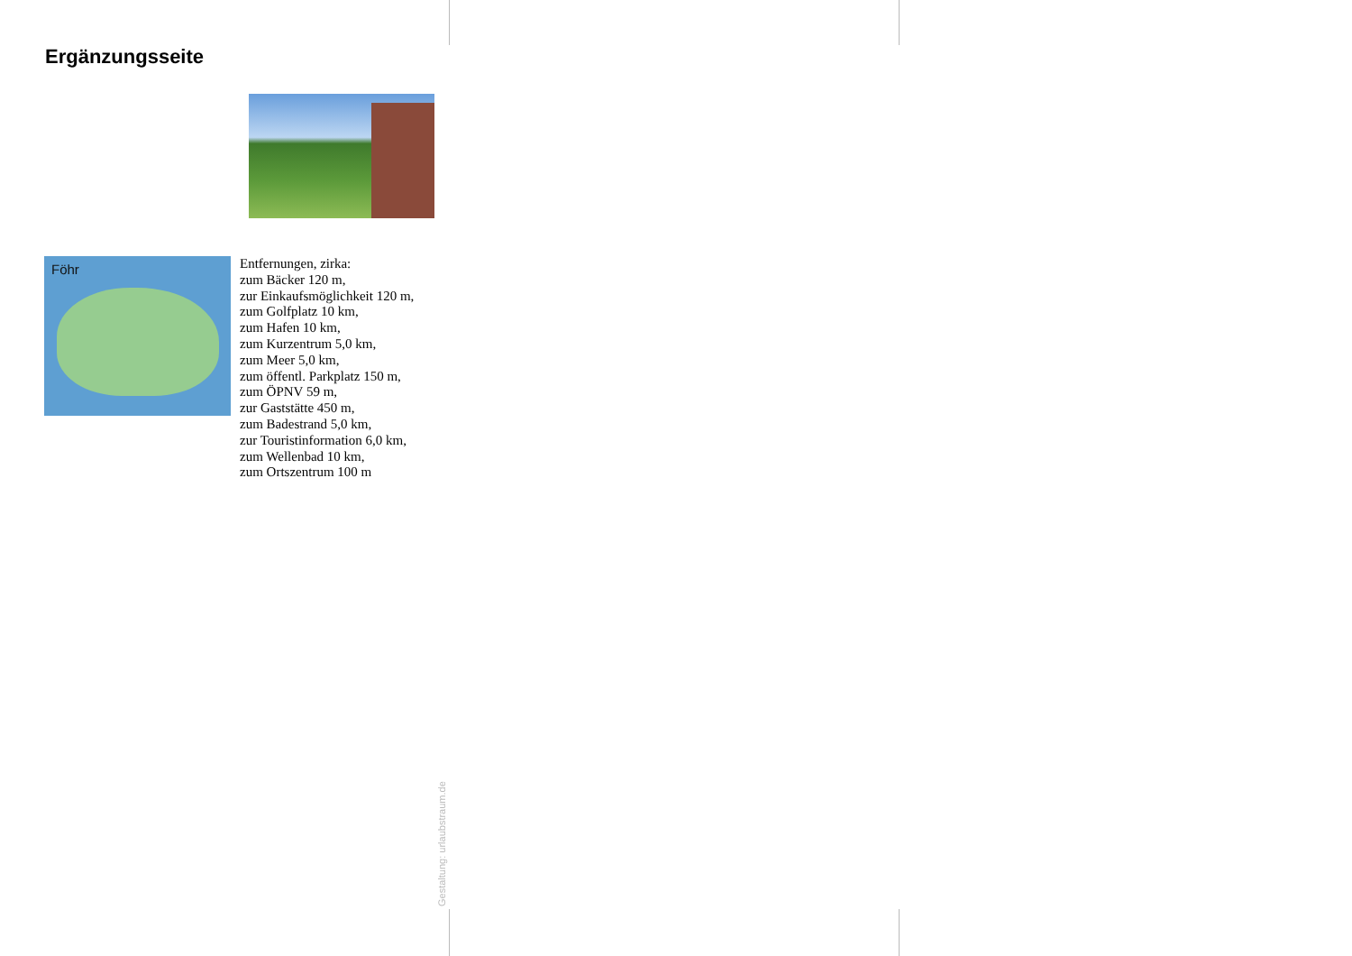Ergänzungsseite
Föhr
Entfernungen, zirka:
zum Bäcker 120 m,
zur Einkaufsmöglichkeit 120 m,
zum Golfplatz 10 km,
zum Hafen 10 km,
zum Kurzentrum 5,0 km,
zum Meer 5,0 km,
zum öffentl. Parkplatz 150 m,
zum ÖPNV 59 m,
zur Gaststätte 450 m,
zum Badestrand 5,0 km,
zur Touristinformation 6,0 km,
zum Wellenbad 10 km,
zum Ortszentrum 100 m
Gestaltung: urlaubstraum.de